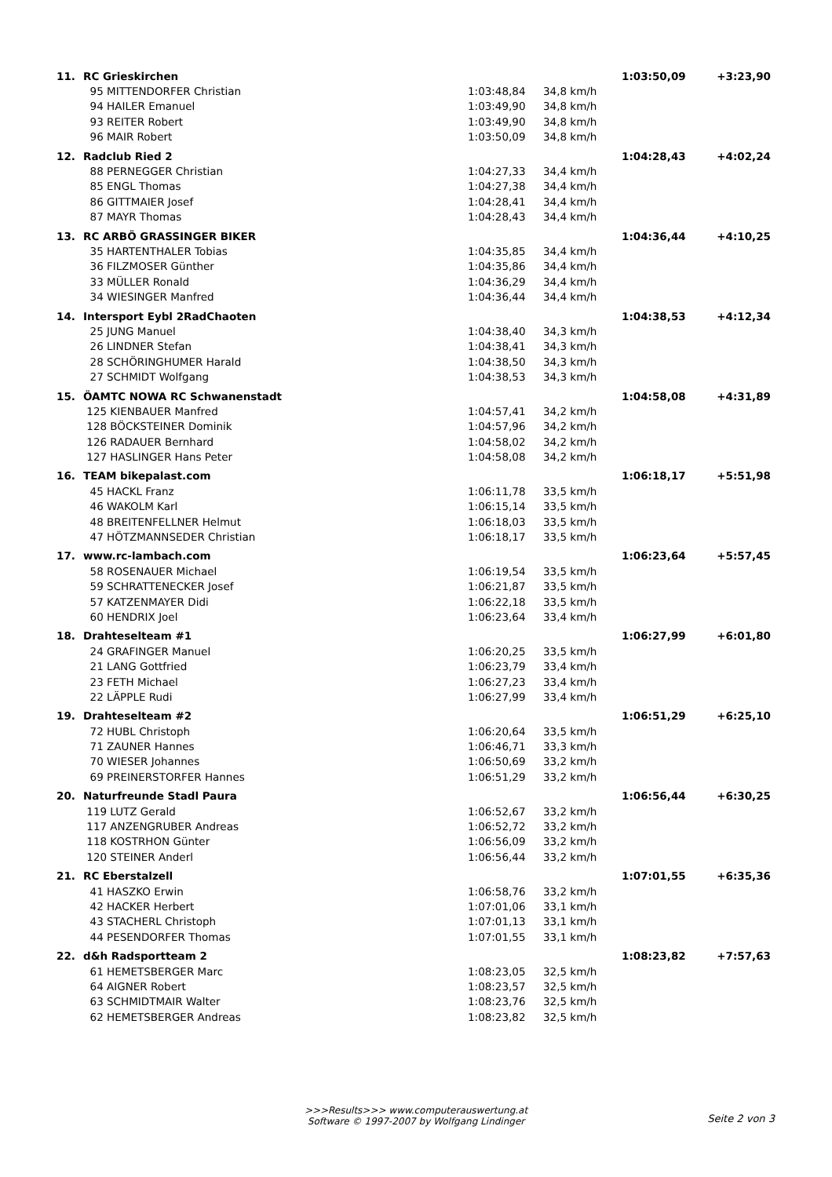| 11. | RC Grieskirchen | | | 1:03:50,09 | +3:23,90 |
| | 95 MITTENDORFER Christian | 1:03:48,84 | 34,8 km/h | | |
| | 94 HAILER Emanuel | 1:03:49,90 | 34,8 km/h | | |
| | 93 REITER Robert | 1:03:49,90 | 34,8 km/h | | |
| | 96 MAIR Robert | 1:03:50,09 | 34,8 km/h | | |
| 12. | Radclub Ried 2 | | | 1:04:28,43 | +4:02,24 |
| | 88 PERNEGGER Christian | 1:04:27,33 | 34,4 km/h | | |
| | 85 ENGL Thomas | 1:04:27,38 | 34,4 km/h | | |
| | 86 GITTMAIER Josef | 1:04:28,41 | 34,4 km/h | | |
| | 87 MAYR Thomas | 1:04:28,43 | 34,4 km/h | | |
| 13. | RC ARBÖ GRASSINGER BIKER | | | 1:04:36,44 | +4:10,25 |
| | 35 HARTENTHALER Tobias | 1:04:35,85 | 34,4 km/h | | |
| | 36 FILZMOSER Günther | 1:04:35,86 | 34,4 km/h | | |
| | 33 MÜLLER Ronald | 1:04:36,29 | 34,4 km/h | | |
| | 34 WIESINGER Manfred | 1:04:36,44 | 34,4 km/h | | |
| 14. | Intersport Eybl 2RadChaoten | | | 1:04:38,53 | +4:12,34 |
| | 25 JUNG Manuel | 1:04:38,40 | 34,3 km/h | | |
| | 26 LINDNER Stefan | 1:04:38,41 | 34,3 km/h | | |
| | 28 SCHÖRINGHUMER Harald | 1:04:38,50 | 34,3 km/h | | |
| | 27 SCHMIDT Wolfgang | 1:04:38,53 | 34,3 km/h | | |
| 15. | ÖAMTC NOWA RC Schwanenstadt | | | 1:04:58,08 | +4:31,89 |
| | 125 KIENBAUER Manfred | 1:04:57,41 | 34,2 km/h | | |
| | 128 BÖCKSTEINER Dominik | 1:04:57,96 | 34,2 km/h | | |
| | 126 RADAUER Bernhard | 1:04:58,02 | 34,2 km/h | | |
| | 127 HASLINGER Hans Peter | 1:04:58,08 | 34,2 km/h | | |
| 16. | TEAM bikepalast.com | | | 1:06:18,17 | +5:51,98 |
| | 45 HACKL Franz | 1:06:11,78 | 33,5 km/h | | |
| | 46 WAKOLM Karl | 1:06:15,14 | 33,5 km/h | | |
| | 48 BREITENFELLNER Helmut | 1:06:18,03 | 33,5 km/h | | |
| | 47 HÖTZMANNSEDER Christian | 1:06:18,17 | 33,5 km/h | | |
| 17. | www.rc-lambach.com | | | 1:06:23,64 | +5:57,45 |
| | 58 ROSENAUER Michael | 1:06:19,54 | 33,5 km/h | | |
| | 59 SCHRATTENECKER Josef | 1:06:21,87 | 33,5 km/h | | |
| | 57 KATZENMAYER Didi | 1:06:22,18 | 33,5 km/h | | |
| | 60 HENDRIX Joel | 1:06:23,64 | 33,4 km/h | | |
| 18. | Drahteselteam #1 | | | 1:06:27,99 | +6:01,80 |
| | 24 GRAFINGER Manuel | 1:06:20,25 | 33,5 km/h | | |
| | 21 LANG Gottfried | 1:06:23,79 | 33,4 km/h | | |
| | 23 FETH Michael | 1:06:27,23 | 33,4 km/h | | |
| | 22 LÄPPLE Rudi | 1:06:27,99 | 33,4 km/h | | |
| 19. | Drahteselteam #2 | | | 1:06:51,29 | +6:25,10 |
| | 72 HUBL Christoph | 1:06:20,64 | 33,5 km/h | | |
| | 71 ZAUNER Hannes | 1:06:46,71 | 33,3 km/h | | |
| | 70 WIESER Johannes | 1:06:50,69 | 33,2 km/h | | |
| | 69 PREINERSTORFER Hannes | 1:06:51,29 | 33,2 km/h | | |
| 20. | Naturfreunde Stadl Paura | | | 1:06:56,44 | +6:30,25 |
| | 119 LUTZ Gerald | 1:06:52,67 | 33,2 km/h | | |
| | 117 ANZENGRUBER Andreas | 1:06:52,72 | 33,2 km/h | | |
| | 118 KOSTRHON Günter | 1:06:56,09 | 33,2 km/h | | |
| | 120 STEINER Anderl | 1:06:56,44 | 33,2 km/h | | |
| 21. | RC Eberstalzell | | | 1:07:01,55 | +6:35,36 |
| | 41 HASZKO Erwin | 1:06:58,76 | 33,2 km/h | | |
| | 42 HACKER Herbert | 1:07:01,06 | 33,1 km/h | | |
| | 43 STACHERL Christoph | 1:07:01,13 | 33,1 km/h | | |
| | 44 PESENDORFER Thomas | 1:07:01,55 | 33,1 km/h | | |
| 22. | d&h Radsportteam 2 | | | 1:08:23,82 | +7:57,63 |
| | 61 HEMETSBERGER Marc | 1:08:23,05 | 32,5 km/h | | |
| | 64 AIGNER Robert | 1:08:23,57 | 32,5 km/h | | |
| | 63 SCHMIDTMAIR Walter | 1:08:23,76 | 32,5 km/h | | |
| | 62 HEMETSBERGER Andreas | 1:08:23,82 | 32,5 km/h | | |
>>>Results>>> www.computerauswertung.at
Software © 1997-2007 by Wolfgang Lindinger
Seite 2 von 3